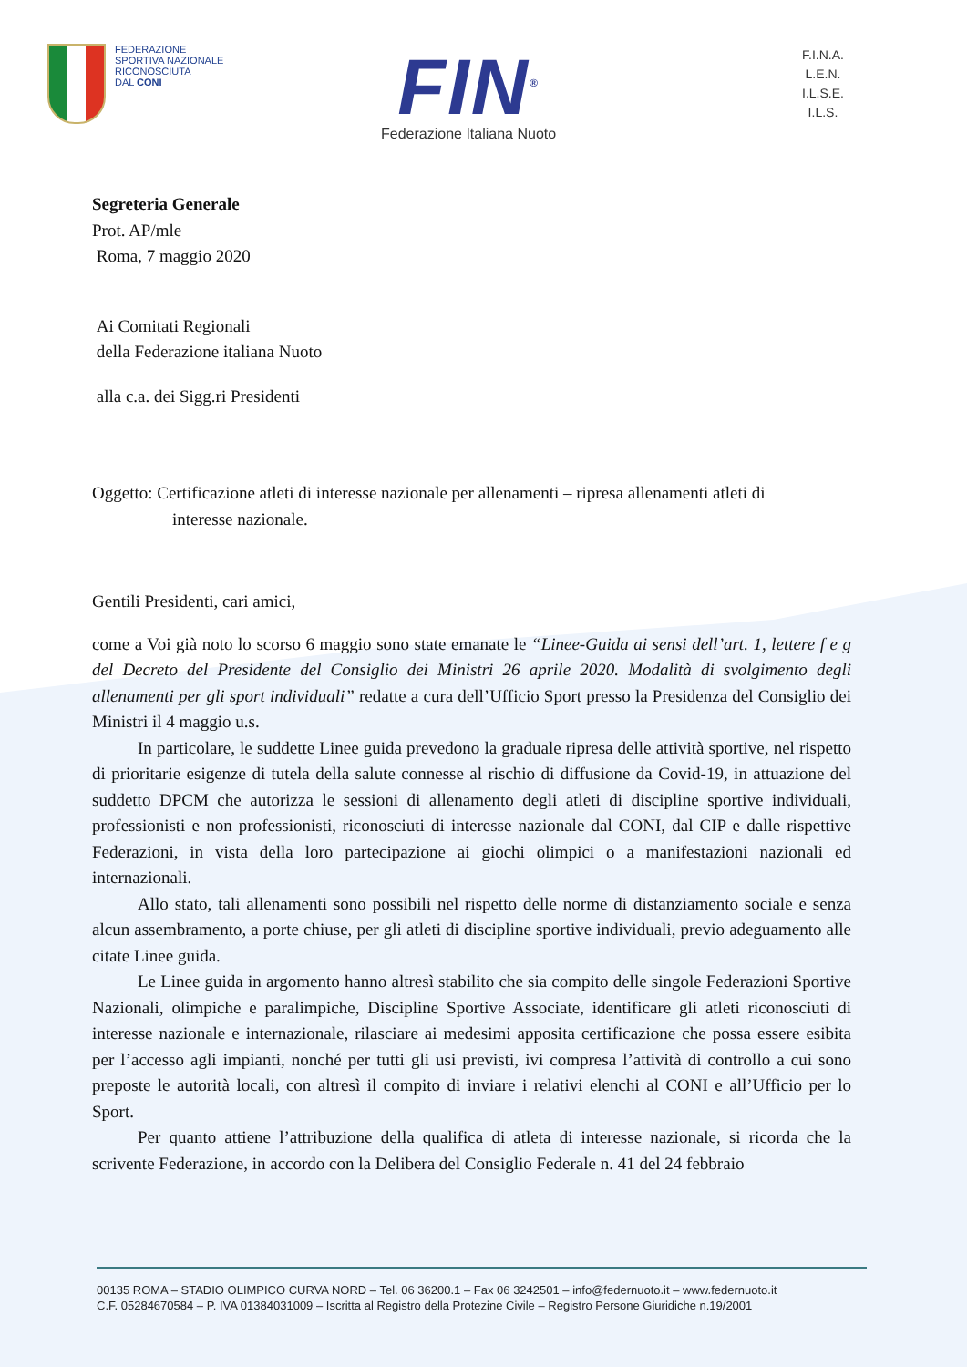FEDERAZIONE
SPORTIVA NAZIONALE
RICONOSCIUTA
DAL CONI
FIN<sup>®</sup>
Federazione Italiana Nuoto
F.I.N.A.
L.E.N.
I.L.S.E.
I.L.S.
Segreteria Generale
Prot. AP/mle
Roma, 7 maggio 2020
Ai Comitati Regionali
della Federazione italiana Nuoto
alla c.a. dei Sigg.ri Presidenti
Oggetto: Certificazione atleti di interesse nazionale per allenamenti – ripresa allenamenti atleti di
interesse nazionale.
Gentili Presidenti, cari amici,
come a Voi già noto lo scorso 6 maggio sono state emanate le “Linee-Guida ai sensi dell’art. 1, lettere f e g del Decreto del Presidente del Consiglio dei Ministri 26 aprile 2020. Modalità di svolgimento degli allenamenti per gli sport individuali” redatte a cura dell’Ufficio Sport presso la Presidenza del Consiglio dei Ministri il 4 maggio u.s.
In particolare, le suddette Linee guida prevedono la graduale ripresa delle attività sportive, nel rispetto di prioritarie esigenze di tutela della salute connesse al rischio di diffusione da Covid-19, in attuazione del suddetto DPCM che autorizza le sessioni di allenamento degli atleti di discipline sportive individuali, professionisti e non professionisti, riconosciuti di interesse nazionale dal CONI, dal CIP e dalle rispettive Federazioni, in vista della loro partecipazione ai giochi olimpici o a manifestazioni nazionali ed internazionali.
Allo stato, tali allenamenti sono possibili nel rispetto delle norme di distanziamento sociale e senza alcun assembramento, a porte chiuse, per gli atleti di discipline sportive individuali, previo adeguamento alle citate Linee guida.
Le Linee guida in argomento hanno altresì stabilito che sia compito delle singole Federazioni Sportive Nazionali, olimpiche e paralimpiche, Discipline Sportive Associate, identificare gli atleti riconosciuti di interesse nazionale e internazionale, rilasciare ai medesimi apposita certificazione che possa essere esibita per l’accesso agli impianti, nonché per tutti gli usi previsti, ivi compresa l’attività di controllo a cui sono preposte le autorità locali, con altresì il compito di inviare i relativi elenchi al CONI e all’Ufficio per lo Sport.
Per quanto attiene l’attribuzione della qualifica di atleta di interesse nazionale, si ricorda che la scrivente Federazione, in accordo con la Delibera del Consiglio Federale n. 41 del 24 febbraio
00135 ROMA – STADIO OLIMPICO CURVA NORD – Tel. 06 36200.1 – Fax 06 3242501 – info@federnuoto.it – www.federnuoto.it
C.F. 05284670584 – P. IVA 01384031009 – Iscritta al Registro della Protezine Civile – Registro Persone Giuridiche n.19/2001